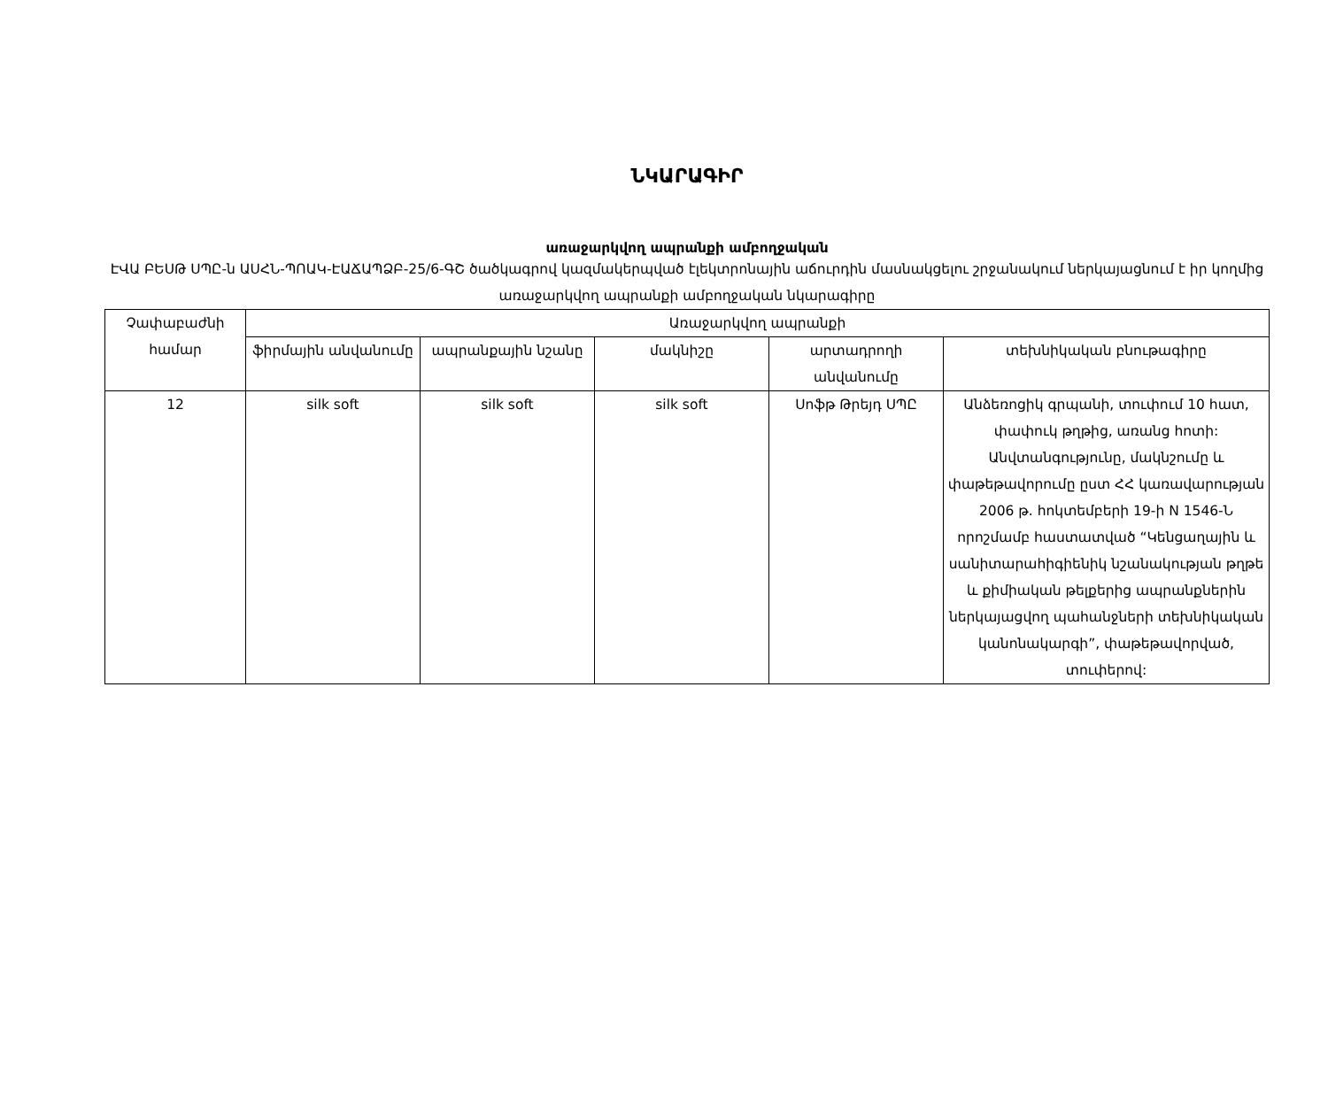ՆԿԱՐԱԳԻՐ
առաջարկվող ապրանքի ամբողջական
ԷՎԱ ԲԵՍԹ ՍՊԸ-ն ԱՍՀՆ-ՊՈԱԿ-ԷԱՃԱՊՁԲ-25/6-ԳՇ ծածկագրով կազմակերպված էլեկտրոնային աճուրդին մասնակցելու շրջանակում ներկայացնում է իր կողմից առաջարկվող ապրանքի ամբողջական նկարագիրը
| Չափաբաժնի համար | Առաջարկվող ապրանքի | | | | |
| --- | --- | --- | --- | --- | --- |
| | ֆիրմային անվանումը | ապրանքային նշանը | մակնիշը | արտադրողի անվանումը | տեխնիկական բնութագիրը |
| 12 | silk soft | silk soft | silk soft | Սոֆթ Թրեյդ ՍՊԸ | Անձեռոցիկ գրպանի, տուփում 10 հատ, փափուկ թղթից, առանց հոտի: Անվտանգությունը, մակնշումը և փաթեթավորումը ըստ ՀՀ կառավարության 2006 թ. հոկտեմբերի 19-ի N 1546-Ն որոշմամբ հաստատված “Կենցաղային և սանիտարահիգիենիկ նշանակության թղթե և քիմիական թելքերից ապրանքներին ներկայացվող պահանջների տեխնիկական կանոնակարգի”, փաթեթավորված, տուփերով: |